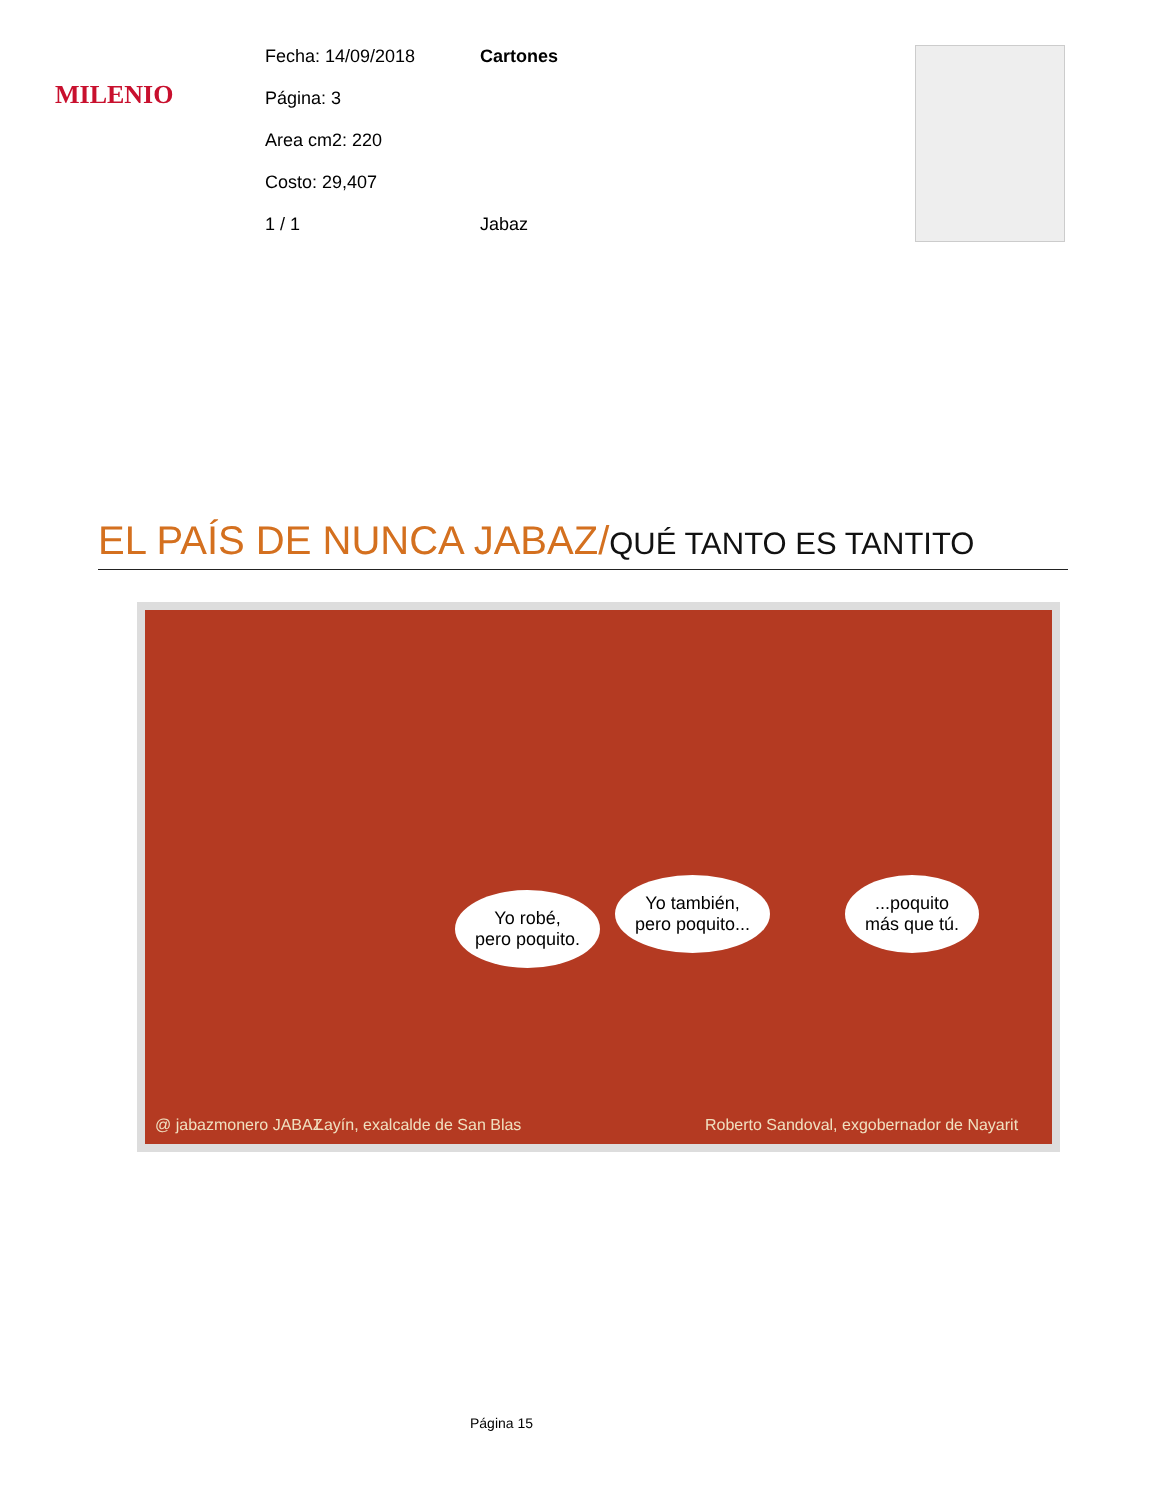MILENIO
Fecha: 14/09/2018 Cartones
Página: 3
Area cm2: 220
Costo: 29,407
1 / 1 Jabaz
EL PAÍS DE NUNCA JABAZ/QUÉ TANTO ES TANTITO
Yo robé,
pero poquito.
Yo también,
pero poquito...
...poquito
más que tú.
@ jabazmonero JABAZ Layín, exalcalde de San Blas Roberto Sandoval, exgobernador de Nayarit
Página 15